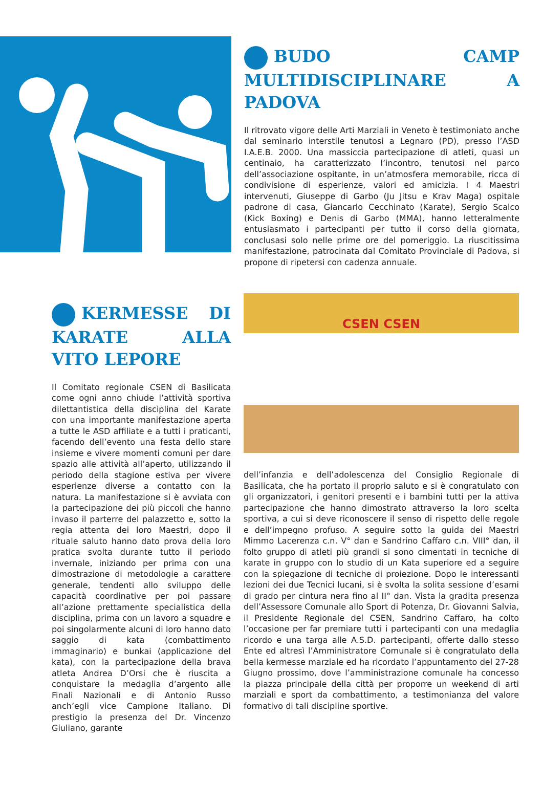BUDO CAMP MULTIDISCIPLINARE A PADOVA
Il ritrovato vigore delle Arti Marziali in Veneto è testimoniato anche dal seminario interstile tenutosi a Legnaro (PD), presso l’ASD I.A.E.B. 2000. Una massiccia partecipazione di atleti, quasi un centinaio, ha caratterizzato l’incontro, tenutosi nel parco dell’associazione ospitante, in un’atmosfera memorabile, ricca di condivisione di esperienze, valori ed amicizia. I 4 Maestri intervenuti, Giuseppe di Garbo (Ju Jitsu e Krav Maga) ospitale padrone di casa, Giancarlo Cecchinato (Karate), Sergio Scalco (Kick Boxing) e Denis di Garbo (MMA), hanno letteralmente entusiasmato i partecipanti per tutto il corso della giornata, conclusasi solo nelle prime ore del pomeriggio. La riuscitissima manifestazione, patrocinata dal Comitato Provinciale di Padova, si propone di ripetersi con cadenza annuale.
KERMESSE DI KARATE ALLA VITO LEPORE
Il Comitato regionale CSEN di Basilicata come ogni anno chiude l’attività sportiva dilettantistica della disciplina del Karate con una importante manifestazione aperta a tutte le ASD affiliate e a tutti i praticanti, facendo dell’evento una festa dello stare insieme e vivere momenti comuni per dare spazio alle attività all’aperto, utilizzando il periodo della stagione estiva per vivere esperienze diverse a contatto con la natura. La manifestazione si è avviata con la partecipazione dei più piccoli che hanno invaso il parterre del palazzetto e, sotto la regia attenta dei loro Maestri, dopo il rituale saluto hanno dato prova della loro pratica svolta durante tutto il periodo invernale, iniziando per prima con una dimostrazione di metodologie a carattere generale, tendenti allo sviluppo delle capacità coordinative per poi passare all’azione prettamente specialistica della disciplina, prima con un lavoro a squadre e poi singolarmente alcuni di loro hanno dato saggio di kata (combattimento immaginario) e bunkai (applicazione del kata), con la partecipazione della brava atleta Andrea D’Orsi che è riuscita a conquistare la medaglia d’argento alle Finali Nazionali e di Antonio Russo anch’egli vice Campione Italiano. Di prestigio la presenza del Dr. Vincenzo Giuliano, garante
CSEN CSEN
dell’infanzia e dell’adolescenza del Consiglio Regionale di Basilicata, che ha portato il proprio saluto e si è congratulato con gli organizzatori, i genitori presenti e i bambini tutti per la attiva partecipazione che hanno dimostrato attraverso la loro scelta sportiva, a cui si deve riconoscere il senso di rispetto delle regole e dell’impegno profuso. A seguire sotto la guida dei Maestri Mimmo Lacerenza c.n. V° dan e Sandrino Caffaro c.n. VIII° dan, il folto gruppo di atleti più grandi si sono cimentati in tecniche di karate in gruppo con lo studio di un Kata superiore ed a seguire con la spiegazione di tecniche di proiezione. Dopo le interessanti lezioni dei due Tecnici lucani, si è svolta la solita sessione d’esami di grado per cintura nera fino al II° dan. Vista la gradita presenza dell’Assessore Comunale allo Sport di Potenza, Dr. Giovanni Salvia, il Presidente Regionale del CSEN, Sandrino Caffaro, ha colto l’occasione per far premiare tutti i partecipanti con una medaglia ricordo e una targa alle A.S.D. partecipanti, offerte dallo stesso Ente ed altresì l’Amministratore Comunale si è congratulato della bella kermesse marziale ed ha ricordato l’appuntamento del 27-28 Giugno prossimo, dove l’amministrazione comunale ha concesso la piazza principale della città per proporre un weekend di arti marziali e sport da combattimento, a testimonianza del valore formativo di tali discipline sportive.